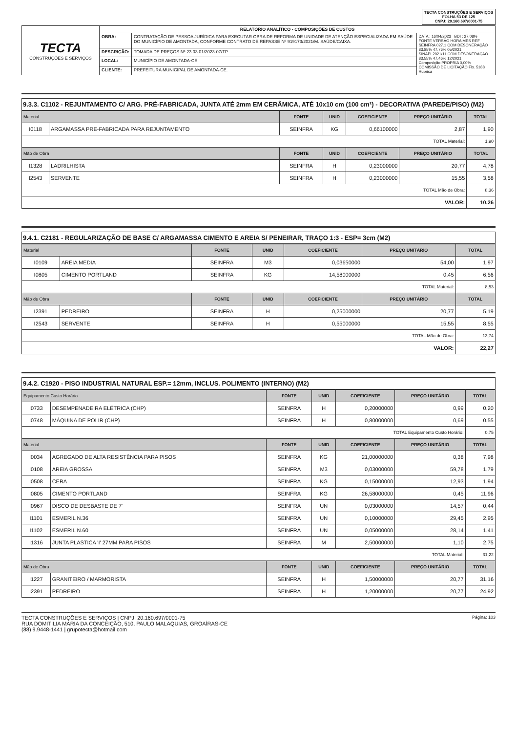TECTA CONSTRUÇÕES E SERVIÇOS
FOLHA 53 DE 125
CNPJ: 20.160.697/0001-75
| TECTA CONSTRUÇÕES E SERVIÇOS | RELATÓRIO ANALÍTICO - COMPOSIÇÕES DE CUSTOS | | |
| | OBRA: | CONTRATAÇÃO DE PESSOA JURÍDICA PARA EXECUTAR OBRA DE REFORMA DE UNIDADE DE ATENÇÃO ESPECIALIZADA EM SAÚDE DO MUNICÍPIO DE AMONTADA, CONFORME CONTRATO DE REPASSE Nº 919173/2021/M. SAÚDE/CAIXA. | DATA : 16/04/2023 BDI : 27,08% FONTE VERSÃO HORA MES REF SEINFRA 027.1 COM DESONERAÇÃO 83,85% 47,76% 05/2021 SINAPI 2021/11 COM DESONERAÇÃO 83,55% 47,46% 12/2021 Composição PROPRIA 0,00% COMISSÃO DE LICITAÇÃO Fls. 5188 Rubrica |
| | DESCRIÇÃO: | TOMADA DE PREÇOS Nº 23.03.01/2023-07/TP. | |
| | LOCAL: | MUNICÍPIO DE AMONTADA-CE. | |
| | CLIENTE: | PREFEITURA MUNICIPAL DE AMONTADA-CE. | |
9.3.3. C1102 - REJUNTAMENTO C/ ARG. PRÉ-FABRICADA, JUNTA ATÉ 2mm EM CERÂMICA, ATÉ 10x10 cm (100 cm²) - DECORATIVA (PAREDE/PISO) (M2)
| Material | | FONTE | UNID | COEFICIENTE | PREÇO UNITÁRIO | TOTAL |
| --- | --- | --- | --- | --- | --- | --- |
| I0118 | ARGAMASSA PRE-FABRICADA PARA REJUNTAMENTO | SEINFRA | KG | 0,66100000 | 2,87 | 1,90 |
| TOTAL Material: | | | | | | 1,90 |
| Mão de Obra | | FONTE | UNID | COEFICIENTE | PREÇO UNITÁRIO | TOTAL |
| I1328 | LADRILHISTA | SEINFRA | H | 0,23000000 | 20,77 | 4,78 |
| I2543 | SERVENTE | SEINFRA | H | 0,23000000 | 15,55 | 3,58 |
| TOTAL Mão de Obra: | | | | | | 8,36 |
| VALOR: | | | | | | 10,26 |
9.4.1. C2181 - REGULARIZAÇÃO DE BASE C/ ARGAMASSA CIMENTO E AREIA S/ PENEIRAR, TRAÇO 1:3 - ESP= 3cm (M2)
| Material | | FONTE | UNID | COEFICIENTE | PREÇO UNITÁRIO | TOTAL |
| --- | --- | --- | --- | --- | --- | --- |
| I0109 | AREIA MEDIA | SEINFRA | M3 | 0,03650000 | 54,00 | 1,97 |
| I0805 | CIMENTO PORTLAND | SEINFRA | KG | 14,58000000 | 0,45 | 6,56 |
| TOTAL Material: | | | | | | 8,53 |
| Mão de Obra | | FONTE | UNID | COEFICIENTE | PREÇO UNITÁRIO | TOTAL |
| I2391 | PEDREIRO | SEINFRA | H | 0,25000000 | 20,77 | 5,19 |
| I2543 | SERVENTE | SEINFRA | H | 0,55000000 | 15,55 | 8,55 |
| TOTAL Mão de Obra: | | | | | | 13,74 |
| VALOR: | | | | | | 22,27 |
9.4.2. C1920 - PISO INDUSTRIAL NATURAL ESP.= 12mm, INCLUS. POLIMENTO (INTERNO) (M2)
| Equipamento Custo Horário | | FONTE | UNID | COEFICIENTE | PREÇO UNITÁRIO | TOTAL |
| --- | --- | --- | --- | --- | --- | --- |
| I0733 | DESEMPENADEIRA ELÉTRICA (CHP) | SEINFRA | H | 0,20000000 | 0,99 | 0,20 |
| I0748 | MÁQUINA DE POLIR (CHP) | SEINFRA | H | 0,80000000 | 0,69 | 0,55 |
| TOTAL Equipamento Custo Horário: | | | | | | 0,75 |
| Material | | FONTE | UNID | COEFICIENTE | PREÇO UNITÁRIO | TOTAL |
| I0034 | AGREGADO DE ALTA RESISTÊNCIA PARA PISOS | SEINFRA | KG | 21,00000000 | 0,38 | 7,98 |
| I0108 | AREIA GROSSA | SEINFRA | M3 | 0,03000000 | 59,78 | 1,79 |
| I0508 | CERA | SEINFRA | KG | 0,15000000 | 12,93 | 1,94 |
| I0805 | CIMENTO PORTLAND | SEINFRA | KG | 26,58000000 | 0,45 | 11,96 |
| I0967 | DISCO DE DESBASTE DE 7' | SEINFRA | UN | 0,03000000 | 14,57 | 0,44 |
| I1101 | ESMERIL N.36 | SEINFRA | UN | 0,10000000 | 29,45 | 2,95 |
| I1102 | ESMERIL N.60 | SEINFRA | UN | 0,05000000 | 28,14 | 1,41 |
| I1316 | JUNTA PLASTICA 'I' 27MM PARA PISOS | SEINFRA | M | 2,50000000 | 1,10 | 2,75 |
| TOTAL Material: | | | | | | 31,22 |
| Mão de Obra | | FONTE | UNID | COEFICIENTE | PREÇO UNITÁRIO | TOTAL |
| I1227 | GRANITEIRO / MARMORISTA | SEINFRA | H | 1,50000000 | 20,77 | 31,16 |
| I2391 | PEDREIRO | SEINFRA | H | 1,20000000 | 20,77 | 24,92 |
TECTA CONSTRUÇÕES E SERVIÇOS | CNPJ: 20.160.697/0001-75
RUA DOMITILIA MARIA DA CONCEIÇÃO, 510, PAULO MALAQUIAS, GROAÍRAS-CE
(88) 9.9448-1441 | grupotecta@hotmail.com
Página: 103